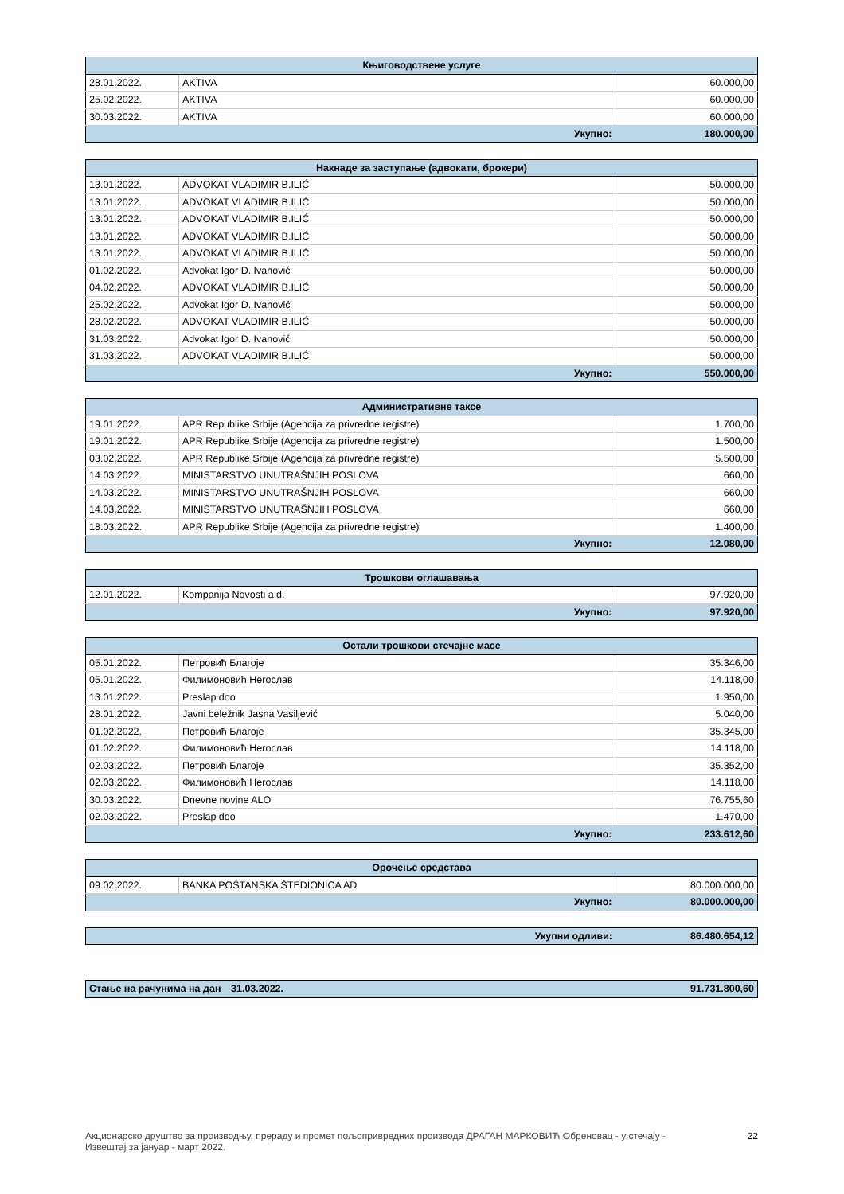| Књиговодствене услуге | | |
| --- | --- | --- |
| 28.01.2022. | AKTIVA | 60.000,00 |
| 25.02.2022. | AKTIVA | 60.000,00 |
| 30.03.2022. | AKTIVA | 60.000,00 |
| Укупно: | | 180.000,00 |
| Накнаде за заступање (адвокати, брокери) | | |
| --- | --- | --- |
| 13.01.2022. | ADVOKAT VLADIMIR B.ILIĆ | 50.000,00 |
| 13.01.2022. | ADVOKAT VLADIMIR B.ILIĆ | 50.000,00 |
| 13.01.2022. | ADVOKAT VLADIMIR B.ILIĆ | 50.000,00 |
| 13.01.2022. | ADVOKAT VLADIMIR B.ILIĆ | 50.000,00 |
| 13.01.2022. | ADVOKAT VLADIMIR B.ILIĆ | 50.000,00 |
| 01.02.2022. | Advokat Igor D. Ivanović | 50.000,00 |
| 04.02.2022. | ADVOKAT VLADIMIR B.ILIĆ | 50.000,00 |
| 25.02.2022. | Advokat Igor D. Ivanović | 50.000,00 |
| 28.02.2022. | ADVOKAT VLADIMIR B.ILIĆ | 50.000,00 |
| 31.03.2022. | Advokat Igor D. Ivanović | 50.000,00 |
| 31.03.2022. | ADVOKAT VLADIMIR B.ILIĆ | 50.000,00 |
| Укупно: | | 550.000,00 |
| Административне таксе | | |
| --- | --- | --- |
| 19.01.2022. | APR Republike Srbije (Agencija za privredne registre) | 1.700,00 |
| 19.01.2022. | APR Republike Srbije (Agencija za privredne registre) | 1.500,00 |
| 03.02.2022. | APR Republike Srbije (Agencija za privredne registre) | 5.500,00 |
| 14.03.2022. | MINISTARSTVO UNUTRAŠNJIH POSLOVA | 660,00 |
| 14.03.2022. | MINISTARSTVO UNUTRAŠNJIH POSLOVA | 660,00 |
| 14.03.2022. | MINISTARSTVO UNUTRAŠNJIH POSLOVA | 660,00 |
| 18.03.2022. | APR Republike Srbije (Agencija za privredne registre) | 1.400,00 |
| Укупно: | | 12.080,00 |
| Трошкови оглашавања | | |
| --- | --- | --- |
| 12.01.2022. | Kompanija Novosti a.d. | 97.920,00 |
| Укупно: | | 97.920,00 |
| Остали трошкови стечајне масе | | |
| --- | --- | --- |
| 05.01.2022. | Петровић Благоје | 35.346,00 |
| 05.01.2022. | Филимоновић Негослав | 14.118,00 |
| 13.01.2022. | Preslap doo | 1.950,00 |
| 28.01.2022. | Javni beležnik Jasna Vasiljević | 5.040,00 |
| 01.02.2022. | Петровић Благоје | 35.345,00 |
| 01.02.2022. | Филимоновић Негослав | 14.118,00 |
| 02.03.2022. | Петровић Благоје | 35.352,00 |
| 02.03.2022. | Филимоновић Негослав | 14.118,00 |
| 30.03.2022. | Dnevne novine ALO | 76.755,60 |
| 02.03.2022. | Preslap doo | 1.470,00 |
| Укупно: | | 233.612,60 |
| Орочење средстава | | |
| --- | --- | --- |
| 09.02.2022. | BANKA POŠTANSKA ŠTEDIONICA AD | 80.000.000,00 |
| Укупно: | | 80.000.000,00 |
| Укупни одливи: | 86.480.654,12 |
| Стање на рачунима на дан | 31.03.2022. | 91.731.800,60 |
Акционарско друштво за производњу, прераду и промет пољопривредних производа ДРАГАН МАРКОВИЋ Обреновац - у стечају -
Извештај за јануар - март 2022.
22